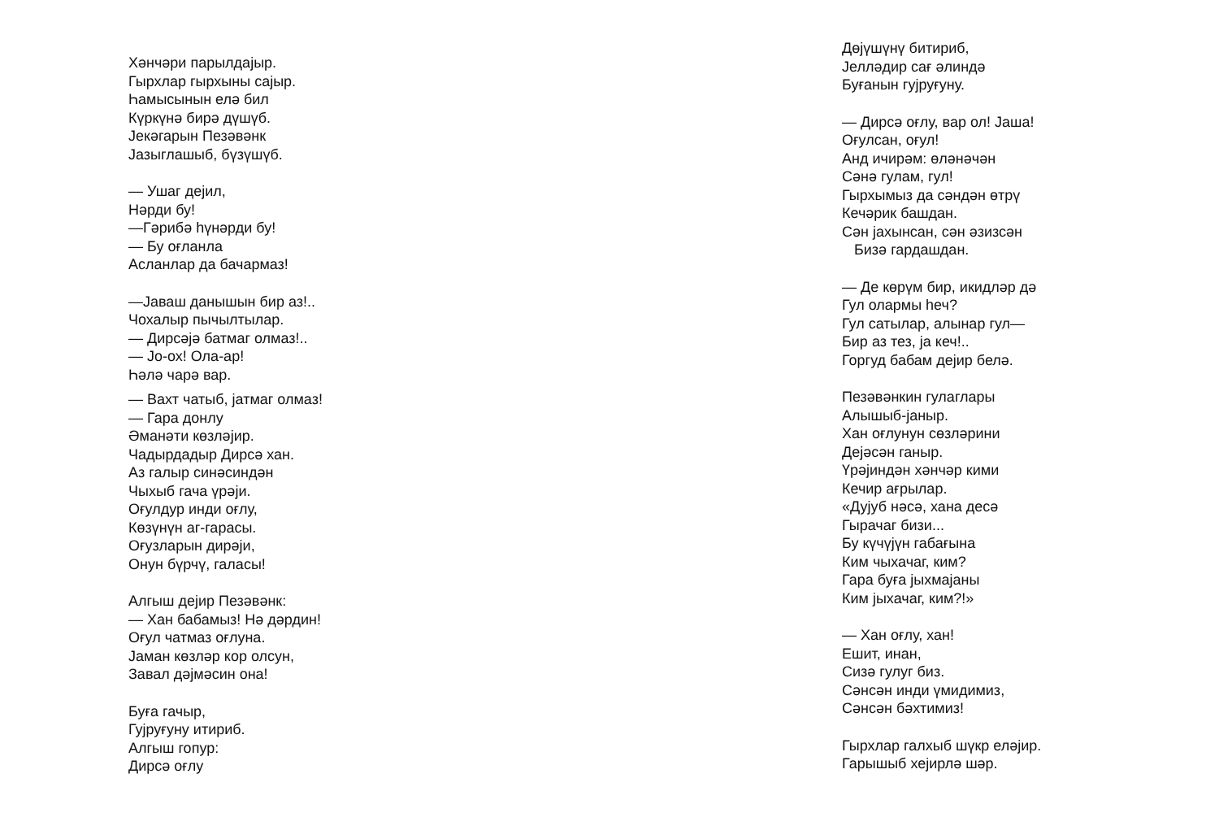Хәнчәри парылдајыр.
Гырхлар гырхыны сајыр.
Һамысынын елә бил
Күркүнә бирә дүшүб.
Јекәгарын Пезәвәнк
Јазыглашыб, бүзүшүб.
— Ушаг дејил,
Нәрди бу!
—Гәрибә һүнәрди бу!
— Бу оғланла
Асланлар да бачармаз!
—Јаваш данышын бир аз!..
Чохалыр пычылтылар.
— Дирсәјә батмаг олмаз!..
— Јо-ох! Ола-ар!
Һәлә чарә вар.
— Вахт чатыб, јатмаг олмаз!
— Гара донлу
Әманәти көзләјир.
Чадырдадыр Дирсә хан.
Аз галыр синәсиндән
Чыхыб гача үрәји.
Оғулдур инди оғлу,
Көзүнүн аг-гарасы.
Оғузларын дирәји,
Онун бүрчү, галасы!
Алгыш дејир Пезәвәнк:
— Хан бабамыз! Нә дәрдин!
Оғул чатмаз оғлуна.
Јаман көзләр кор олсун,
Завал дәјмәсин она!
Буға гачыр,
Гујруғуну итириб.
Алгыш гопур:
Дирсә оғлу
Дөјүшүнү битириб,
Јелләдир сағ әлиндә
Буғанын гујруғуну.
— Дирсә оғлу, вар ол! Јаша!
Оғулсан, оғул!
Анд ичирәм: өләнәчән
Сәнә гулам, гул!
Гырхымыз да сәндән өтрү
Кечәрик башдан.
Сән јахынсан, сән әзизсән
Бизә гардашдан.
— Де көрүм бир, икидләр дә
Гул олармы һеч?
Гул сатылар, алынар гул—
Бир аз тез, ја кеч!..
Горгуд бабам дејир белә.
Пезәвәнкин гулаглары
Алышыб-јаныр.
Хан оғлунун сөзләрини
Дејәсән ганыр.
Үрәјиндән хәнчәр кими
Кечир ағрылар.
«Дујуб нәсә, хана десә
Гырачаг бизи...
Бу күчүјүн габағына
Ким чыхачаг, ким?
Гара буға јыхмајаны
Ким јыхачаг, ким?!»
— Хан оғлу, хан!
Ешит, инан,
Сизә гулуг биз.
Сәнсән инди үмидимиз,
Сәнсән бәхтимиз!
Гырхлар галхыб шүкр еләјир.
Гарышыб хејирлә шәр.